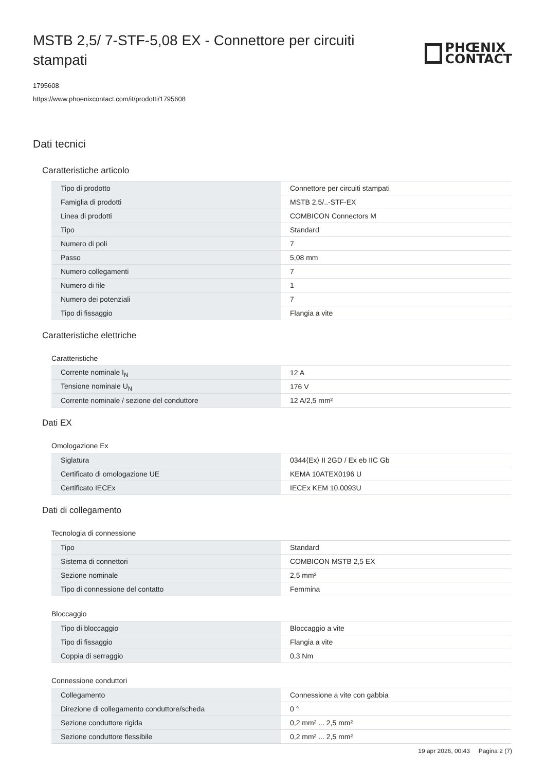MSTB 2,5/ 7-STF-5,08 EX - Connettore per circuiti stampati
PHŒNIX
CONTACT
1795608
https://www.phoenixcontact.com/it/prodotti/1795608
Dati tecnici
Caratteristiche articolo
| Tipo di prodotto | Connettore per circuiti stampati |
| Famiglia di prodotti | MSTB 2,5/..-STF-EX |
| Linea di prodotti | COMBICON Connectors M |
| Tipo | Standard |
| Numero di poli | 7 |
| Passo | 5,08 mm |
| Numero collegamenti | 7 |
| Numero di file | 1 |
| Numero dei potenziali | 7 |
| Tipo di fissaggio | Flangia a vite |
Caratteristiche elettriche
Caratteristiche
| Corrente nominale I<sub>N</sub> | 12 A |
| Tensione nominale U<sub>N</sub> | 176 V |
| Corrente nominale / sezione del conduttore | 12 A/2,5 mm² |
Dati EX
Omologazione Ex
| Siglatura | 0344⟨Ex⟩ II 2GD / Ex eb IIC Gb |
| Certificato di omologazione UE | KEMA 10ATEX0196 U |
| Certificato IECEx | IECEx KEM 10.0093U |
Dati di collegamento
Tecnologia di connessione
| Tipo | Standard |
| Sistema di connettori | COMBICON MSTB 2,5 EX |
| Sezione nominale | 2,5 mm² |
| Tipo di connessione del contatto | Femmina |
Bloccaggio
| Tipo di bloccaggio | Bloccaggio a vite |
| Tipo di fissaggio | Flangia a vite |
| Coppia di serraggio | 0,3 Nm |
Connessione conduttori
| Collegamento | Connessione a vite con gabbia |
| Direzione di collegamento conduttore/scheda | 0 ° |
| Sezione conduttore rigida | 0,2 mm² ... 2,5 mm² |
| Sezione conduttore flessibile | 0,2 mm² ... 2,5 mm² |
19 apr 2026, 00:43 Pagina 2 (7)